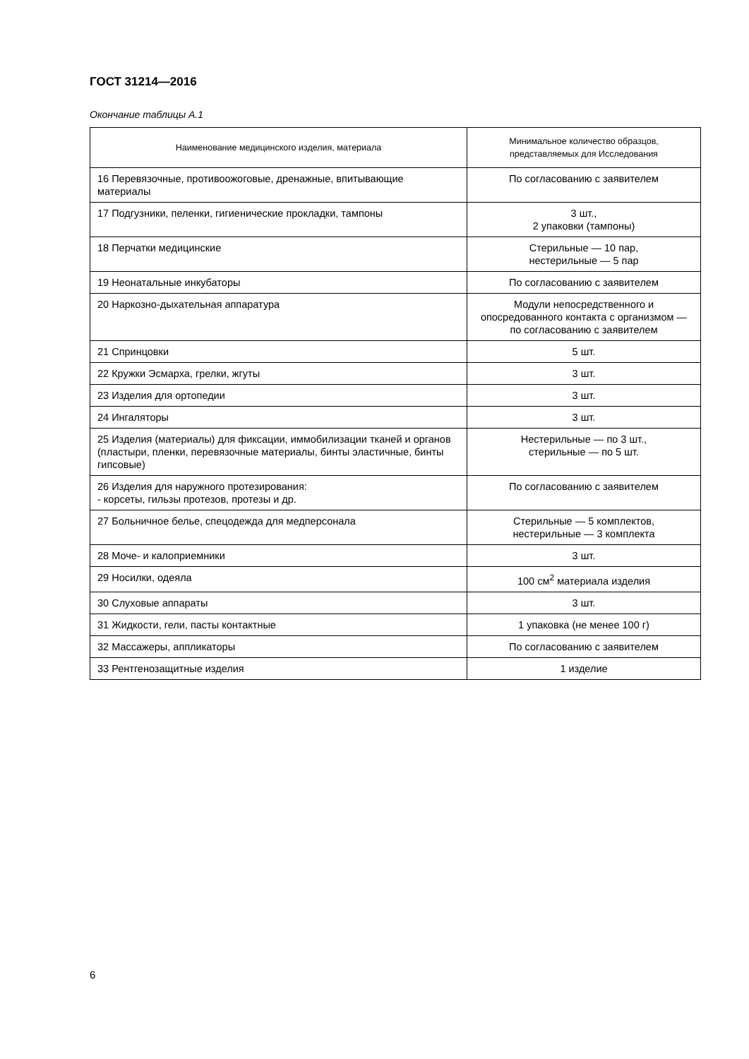ГОСТ 31214—2016
Окончание таблицы А.1
| Наименование медицинского изделия, материала | Минимальное количество образцов, представляемых для Исследования |
| --- | --- |
| 16 Перевязочные, противоожоговые, дренажные, впитывающие материалы | По согласованию с заявителем |
| 17 Подгузники, пеленки, гигиенические прокладки, тампоны | 3 шт., 2 упаковки (тампоны) |
| 18 Перчатки медицинские | Стерильные — 10 пар, нестерильные — 5 пар |
| 19 Неонатальные инкубаторы | По согласованию с заявителем |
| 20 Наркозно-дыхательная аппаратура | Модули непосредственного и опосредованного контакта с организмом — по согласованию с заявителем |
| 21 Спринцовки | 5 шт. |
| 22 Кружки Эсмарха, грелки, жгуты | 3 шт. |
| 23 Изделия для ортопедии | 3 шт. |
| 24 Ингаляторы | 3 шт. |
| 25 Изделия (материалы) для фиксации, иммобилизации тканей и органов (пластыри, пленки, перевязочные материалы, бинты эластичные, бинты гипсовые) | Нестерильные — по 3 шт., стерильные — по 5 шт. |
| 26 Изделия для наружного протезирования: - корсеты, гильзы протезов, протезы и др. | По согласованию с заявителем |
| 27 Больничное белье, спецодежда для медперсонала | Стерильные — 5 комплектов, нестерильные — 3 комплекта |
| 28 Моче- и калоприемники | 3 шт. |
| 29 Носилки, одеяла | 100 см<sup>2</sup> материала изделия |
| 30 Слуховые аппараты | 3 шт. |
| 31 Жидкости, гели, пасты контактные | 1 упаковка (не менее 100 г) |
| 32 Массажеры, аппликаторы | По согласованию с заявителем |
| 33 Рентгенозащитные изделия | 1 изделие |
6